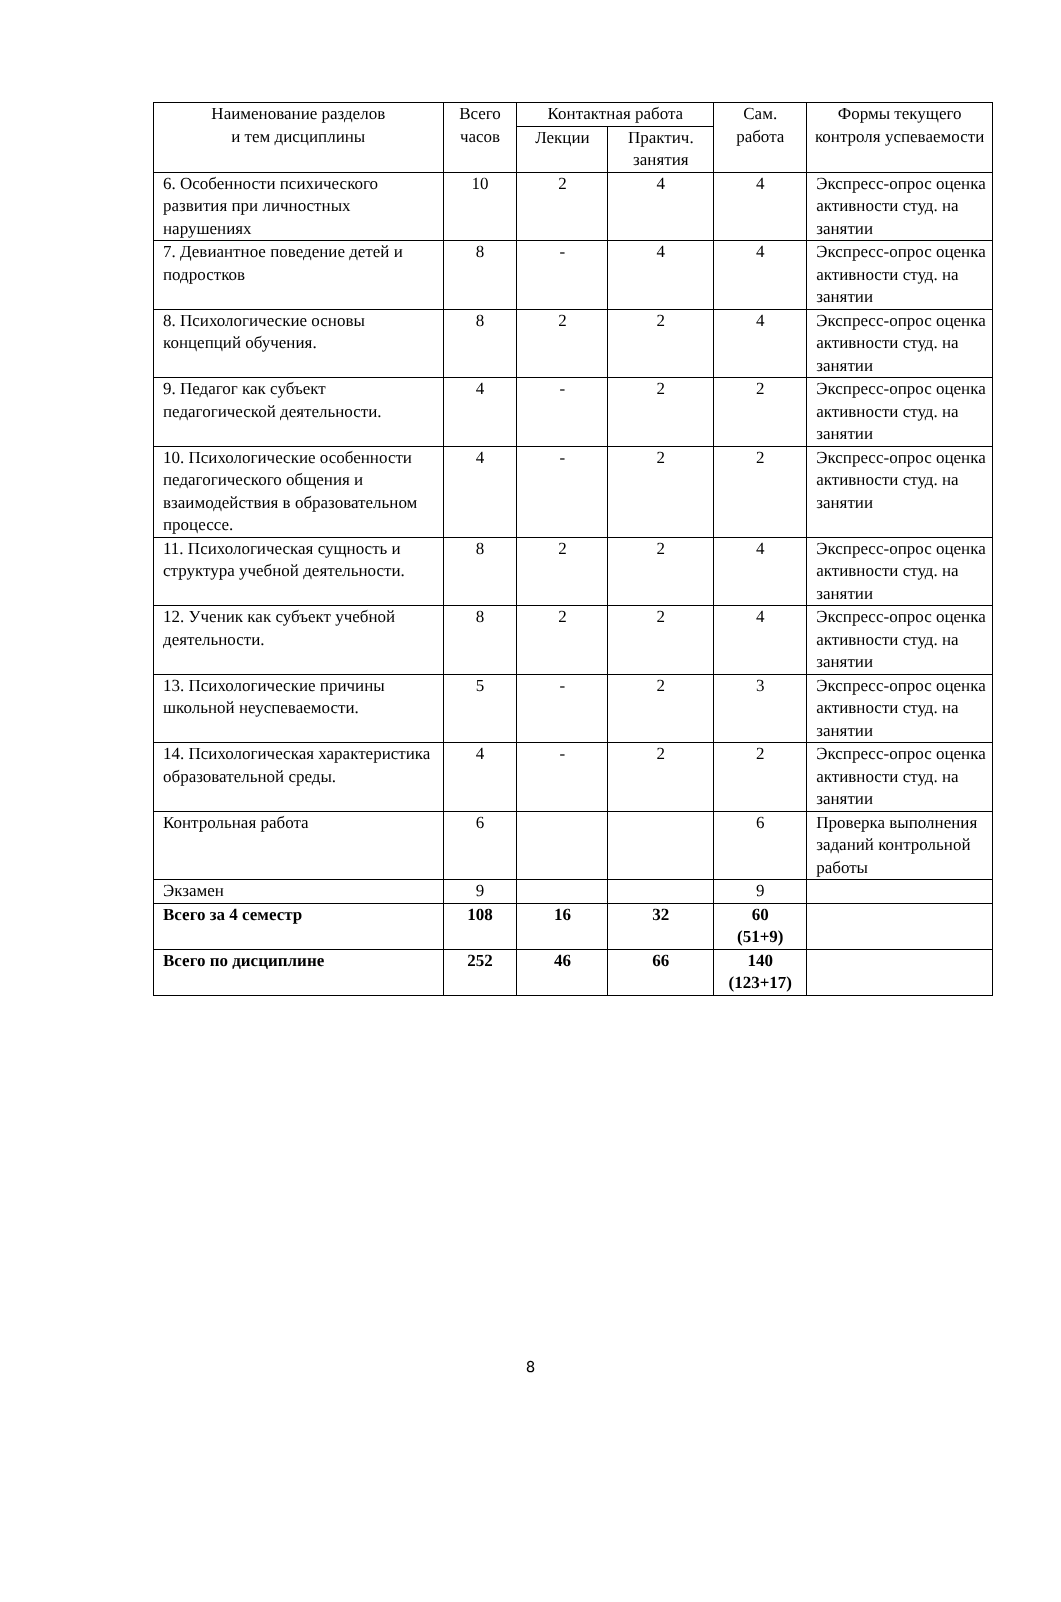| Наименование разделов и тем дисциплины | Всего часов | Контактная работа | | Сам. работа | Формы текущего контроля успеваемости |
| --- | --- | --- | --- | --- | --- |
| | | Лекции | Практич. занятия | | |
| 6. Особенности психического развития при личностных нарушениях | 10 | 2 | 4 | 4 | Экспресс-опрос оценка активности студ. на занятии |
| 7. Девиантное поведение детей и подростков | 8 | - | 4 | 4 | Экспресс-опрос оценка активности студ. на занятии |
| 8. Психологические основы концепций обучения. | 8 | 2 | 2 | 4 | Экспресс-опрос оценка активности студ. на занятии |
| 9. Педагог как субъект педагогической деятельности. | 4 | - | 2 | 2 | Экспресс-опрос оценка активности студ. на занятии |
| 10. Психологические особенности педагогического общения и взаимодействия в образовательном процессе. | 4 | - | 2 | 2 | Экспресс-опрос оценка активности студ. на занятии |
| 11. Психологическая сущность и структура учебной деятельности. | 8 | 2 | 2 | 4 | Экспресс-опрос оценка активности студ. на занятии |
| 12. Ученик как субъект учебной деятельности. | 8 | 2 | 2 | 4 | Экспресс-опрос оценка активности студ. на занятии |
| 13. Психологические причины школьной неуспеваемости. | 5 | - | 2 | 3 | Экспресс-опрос оценка активности студ. на занятии |
| 14. Психологическая характеристика образовательной среды. | 4 | - | 2 | 2 | Экспресс-опрос оценка активности студ. на занятии |
| Контрольная работа | 6 | | | 6 | Проверка выполнения заданий контрольной работы |
| Экзамен | 9 | | | 9 | |
| Всего за 4 семестр | 108 | 16 | 32 | 60 (51+9) | |
| Всего по дисциплине | 252 | 46 | 66 | 140 (123+17) | |
8